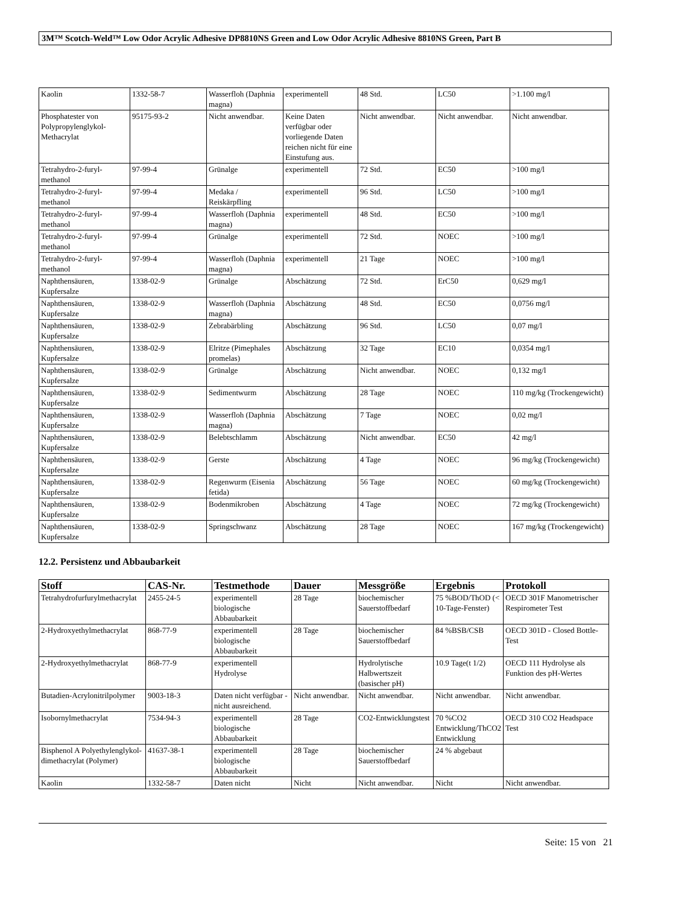3M™ Scotch-Weld™ Low Odor Acrylic Adhesive DP8810NS Green and Low Odor Acrylic Adhesive 8810NS Green, Part B
| Kaolin | 1332-58-7 | Wasserfloh (Daphnia magna) | experimentell | 48 Std. | LC50 | >1.100 mg/l |
| Phosphatester von Polypropylenglykol-Methacrylat | 95175-93-2 | Nicht anwendbar. | Keine Daten verfügbar oder vorliegende Daten reichen nicht für eine Einstufung aus. | Nicht anwendbar. | Nicht anwendbar. | Nicht anwendbar. |
| Tetrahydro-2-furyl-methanol | 97-99-4 | Grünalge | experimentell | 72 Std. | EC50 | >100 mg/l |
| Tetrahydro-2-furyl-methanol | 97-99-4 | Medaka / Reiskärpfling | experimentell | 96 Std. | LC50 | >100 mg/l |
| Tetrahydro-2-furyl-methanol | 97-99-4 | Wasserfloh (Daphnia magna) | experimentell | 48 Std. | EC50 | >100 mg/l |
| Tetrahydro-2-furyl-methanol | 97-99-4 | Grünalge | experimentell | 72 Std. | NOEC | >100 mg/l |
| Tetrahydro-2-furyl-methanol | 97-99-4 | Wasserfloh (Daphnia magna) | experimentell | 21 Tage | NOEC | >100 mg/l |
| Naphthensäuren, Kupfersalze | 1338-02-9 | Grünalge | Abschätzung | 72 Std. | ErC50 | 0,629 mg/l |
| Naphthensäuren, Kupfersalze | 1338-02-9 | Wasserfloh (Daphnia magna) | Abschätzung | 48 Std. | EC50 | 0,0756 mg/l |
| Naphthensäuren, Kupfersalze | 1338-02-9 | Zebrabärbling | Abschätzung | 96 Std. | LC50 | 0,07 mg/l |
| Naphthensäuren, Kupfersalze | 1338-02-9 | Elritze (Pimephales promelas) | Abschätzung | 32 Tage | EC10 | 0,0354 mg/l |
| Naphthensäuren, Kupfersalze | 1338-02-9 | Grünalge | Abschätzung | Nicht anwendbar. | NOEC | 0,132 mg/l |
| Naphthensäuren, Kupfersalze | 1338-02-9 | Sedimentwurm | Abschätzung | 28 Tage | NOEC | 110 mg/kg (Trockengewicht) |
| Naphthensäuren, Kupfersalze | 1338-02-9 | Wasserfloh (Daphnia magna) | Abschätzung | 7 Tage | NOEC | 0,02 mg/l |
| Naphthensäuren, Kupfersalze | 1338-02-9 | Belebtschlamm | Abschätzung | Nicht anwendbar. | EC50 | 42 mg/l |
| Naphthensäuren, Kupfersalze | 1338-02-9 | Gerste | Abschätzung | 4 Tage | NOEC | 96 mg/kg (Trockengewicht) |
| Naphthensäuren, Kupfersalze | 1338-02-9 | Regenwurm (Eisenia fetida) | Abschätzung | 56 Tage | NOEC | 60 mg/kg (Trockengewicht) |
| Naphthensäuren, Kupfersalze | 1338-02-9 | Bodenmikroben | Abschätzung | 4 Tage | NOEC | 72 mg/kg (Trockengewicht) |
| Naphthensäuren, Kupfersalze | 1338-02-9 | Springschwanz | Abschätzung | 28 Tage | NOEC | 167 mg/kg (Trockengewicht) |
12.2. Persistenz und Abbaubarkeit
| Stoff | CAS-Nr. | Testmethode | Dauer | Messgröße | Ergebnis | Protokoll |
| --- | --- | --- | --- | --- | --- | --- |
| Tetrahydrofurfurylmethacrylat | 2455-24-5 | experimentell biologische Abbaubarkeit | 28 Tage | biochemischer Sauerstoffbedarf | 75 %BOD/ThOD (< 10-Tage-Fenster) | OECD 301F Manometrischer Respirometer Test |
| 2-Hydroxyethylmethacrylat | 868-77-9 | experimentell biologische Abbaubarkeit | 28 Tage | biochemischer Sauerstoffbedarf | 84 %BSB/CSB | OECD 301D - Closed Bottle-Test |
| 2-Hydroxyethylmethacrylat | 868-77-9 | experimentell Hydrolyse | | Hydrolytische Halbwertszeit (basischer pH) | 10.9 Tage(t 1/2) | OECD 111 Hydrolyse als Funktion des pH-Wertes |
| Butadien-Acrylonitrilpolymer | 9003-18-3 | Daten nicht verfügbar - nicht ausreichend. | Nicht anwendbar. | Nicht anwendbar. | Nicht anwendbar. | Nicht anwendbar. |
| Isobornylmethacrylat | 7534-94-3 | experimentell biologische Abbaubarkeit | 28 Tage | CO2-Entwicklungstest | 70 %CO2 Entwicklung/ThCO2 Entwicklung | OECD 310 CO2 Headspace Test |
| Bisphenol A Polyethylenglykol-dimethacrylat (Polymer) | 41637-38-1 | experimentell biologische Abbaubarkeit | 28 Tage | biochemischer Sauerstoffbedarf | 24 % abgebaut | |
| Kaolin | 1332-58-7 | Daten nicht | Nicht | Nicht anwendbar. | Nicht | Nicht anwendbar. |
Seite: 15 von 21